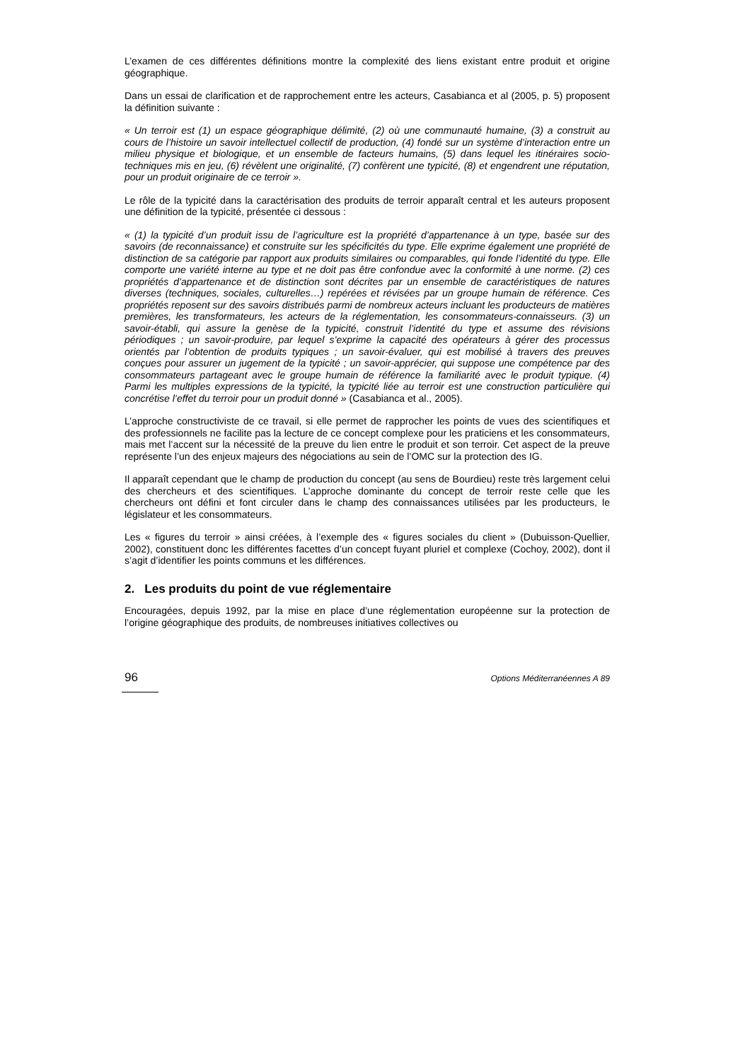L’examen de ces différentes définitions montre la complexité des liens existant entre produit et origine géographique.
Dans un essai de clarification et de rapprochement entre les acteurs, Casabianca et al (2005, p. 5) proposent la définition suivante :
« Un terroir est (1) un espace géographique délimité, (2) où une communauté humaine, (3) a construit au cours de l’histoire un savoir intellectuel collectif de production, (4) fondé sur un système d’interaction entre un milieu physique et biologique, et un ensemble de facteurs humains, (5) dans lequel les itinéraires socio-techniques mis en jeu, (6) révèlent une originalité, (7) confèrent une typicité, (8) et engendrent une réputation, pour un produit originaire de ce terroir ».
Le rôle de la typicité dans la caractérisation des produits de terroir apparaît central et les auteurs proposent une définition de la typicité, présentée ci dessous :
« (1) la typicité d’un produit issu de l’agriculture est la propriété d’appartenance à un type, basée sur des savoirs (de reconnaissance) et construite sur les spécificités du type. Elle exprime également une propriété de distinction de sa catégorie par rapport aux produits similaires ou comparables, qui fonde l’identité du type. Elle comporte une variété interne au type et ne doit pas être confondue avec la conformité à une norme. (2) ces propriétés d’appartenance et de distinction sont décrites par un ensemble de caractéristiques de natures diverses (techniques, sociales, culturelles…) repérées et révisées par un groupe humain de référence. Ces propriétés reposent sur des savoirs distribués parmi de nombreux acteurs incluant les producteurs de matières premières, les transformateurs, les acteurs de la réglementation, les consommateurs-connaisseurs. (3) un savoir-établi, qui assure la genèse de la typicité, construit l’identité du type et assume des révisions périodiques ; un savoir-produire, par lequel s’exprime la capacité des opérateurs à gérer des processus orientés par l’obtention de produits typiques ; un savoir-évaluer, qui est mobilisé à travers des preuves conçues pour assurer un jugement de la typicité ; un savoir-apprécier, qui suppose une compétence par des consommateurs partageant avec le groupe humain de référence la familiarité avec le produit typique. (4) Parmi les multiples expressions de la typicité, la typicité liée au terroir est une construction particulière qui concrétise l’effet du terroir pour un produit donné » (Casabianca et al., 2005).
L’approche constructiviste de ce travail, si elle permet de rapprocher les points de vues des scientifiques et des professionnels ne facilite pas la lecture de ce concept complexe pour les praticiens et les consommateurs, mais met l’accent sur la nécessité de la preuve du lien entre le produit et son terroir. Cet aspect de la preuve représente l’un des enjeux majeurs des négociations au sein de l’OMC sur la protection des IG.
Il apparaît cependant que le champ de production du concept (au sens de Bourdieu) reste très largement celui des chercheurs et des scientifiques. L’approche dominante du concept de terroir reste celle que les chercheurs ont défini et font circuler dans le champ des connaissances utilisées par les producteurs, le législateur et les consommateurs.
Les « figures du terroir » ainsi créées, à l’exemple des « figures sociales du client » (Dubuisson-Quellier, 2002), constituent donc les différentes facettes d’un concept fuyant pluriel et complexe (Cochoy, 2002), dont il s’agit d’identifier les points communs et les différences.
2. Les produits du point de vue réglementaire
Encouragées, depuis 1992, par la mise en place d’une réglementation européenne sur la protection de l’origine géographique des produits, de nombreuses initiatives collectives ou
96 Options Méditerranéennes A 89